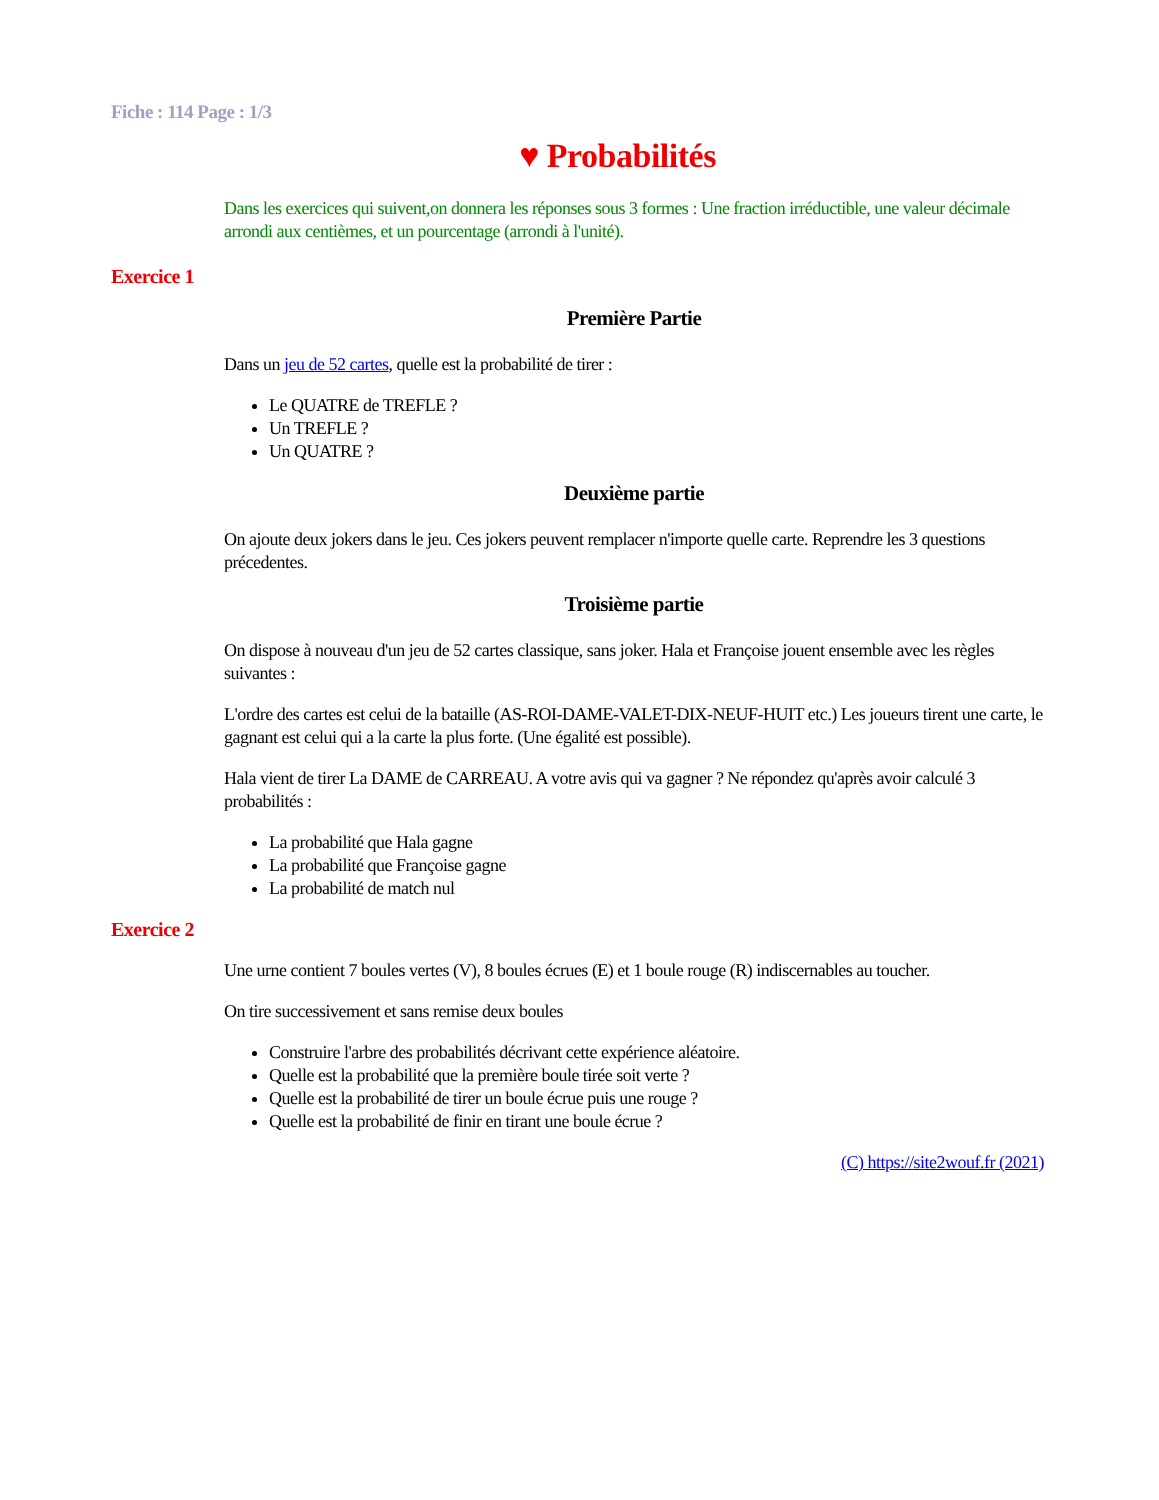Fiche : 114 Page : 1/3
♥ Probabilités
Dans les exercices qui suivent,on donnera les réponses sous 3 formes : Une fraction irréductible, une valeur décimale arrondi aux centièmes, et un pourcentage (arrondi à l'unité).
Exercice 1
Première Partie
Dans un jeu de 52 cartes, quelle est la probabilité de tirer :
Le QUATRE de TREFLE ?
Un TREFLE ?
Un QUATRE ?
Deuxième partie
On ajoute deux jokers dans le jeu. Ces jokers peuvent remplacer n'importe quelle carte. Reprendre les 3 questions précedentes.
Troisième partie
On dispose à nouveau d'un jeu de 52 cartes classique, sans joker. Hala et Françoise jouent ensemble avec les règles suivantes :
L'ordre des cartes est celui de la bataille (AS-ROI-DAME-VALET-DIX-NEUF-HUIT etc.) Les joueurs tirent une carte, le gagnant est celui qui a la carte la plus forte. (Une égalité est possible).
Hala vient de tirer La DAME de CARREAU. A votre avis qui va gagner ? Ne répondez qu'après avoir calculé 3 probabilités :
La probabilité que Hala gagne
La probabilité que Françoise gagne
La probabilité de match nul
Exercice 2
Une urne contient 7 boules vertes (V), 8 boules écrues (E) et 1 boule rouge (R) indiscernables au toucher.
On tire successivement et sans remise deux boules
Construire l'arbre des probabilités décrivant cette expérience aléatoire.
Quelle est la probabilité que la première boule tirée soit verte ?
Quelle est la probabilité de tirer un boule écrue puis une rouge ?
Quelle est la probabilité de finir en tirant une boule écrue ?
(C) https://site2wouf.fr (2021)